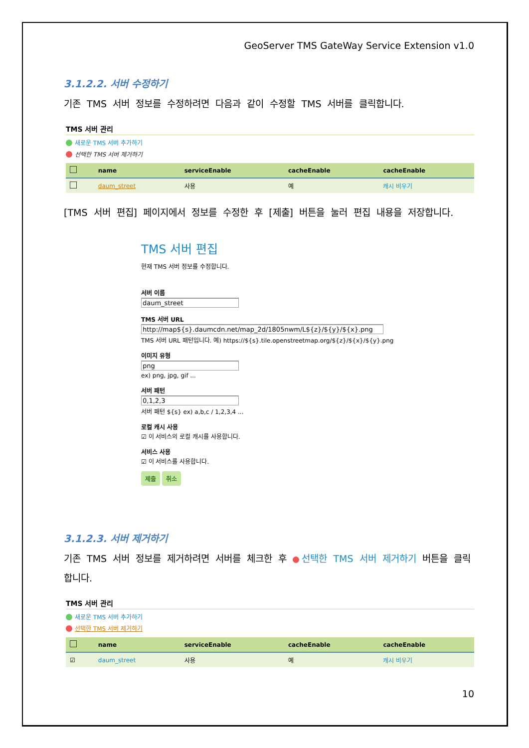GeoServer TMS GateWay Service Extension v1.0
3.1.2.2. 서버 수정하기
기존 TMS 서버 정보를 수정하려면 다음과 같이 수정할 TMS 서버를 클릭합니다.
TMS 서버 관리
새로운 TMS 서버 추가하기
선택한 TMS 서버 제거하기
| | name | serviceEnable | cacheEnable | cacheEnable |
| --- | --- | --- | --- | --- |
| | daum_street | 사용 | 예 | 캐시 비우기 |
[TMS 서버 편집] 페이지에서 정보를 수정한 후 [제출] 버튼을 눌러 편집 내용을 저장합니다.
TMS 서버 편집
현재 TMS 서버 정보를 수정합니다.
서버 이름
daum_street
TMS 서버 URL
http://map${s}.daumcdn.net/map_2d/1805nwm/L${z}/${y}/${x}.png
TMS 서버 URL 패턴입니다. 예) https://${s}.tile.openstreetmap.org/${z}/${x}/${y}.png
이미지 유형
png
ex) png, jpg, gif ...
서버 패턴
0,1,2,3
서버 패턴 ${s} ex) a,b,c / 1,2,3,4 ...
로컬 캐시 사용
☑ 이 서비스의 로컬 캐시를 사용합니다.
서비스 사용
☑ 이 서비스를 사용합니다.
제출 취소
3.1.2.3. 서버 제거하기
기존 TMS 서버 정보를 제거하려면 서버를 체크한 후 선택한 TMS 서버 제거하기 버튼을 클릭합니다.
TMS 서버 관리
새로운 TMS 서버 추가하기
선택한 TMS 서버 제거하기
| | name | serviceEnable | cacheEnable | cacheEnable |
| --- | --- | --- | --- | --- |
| ☑ | daum_street | 사용 | 예 | 캐시 비우기 |
10